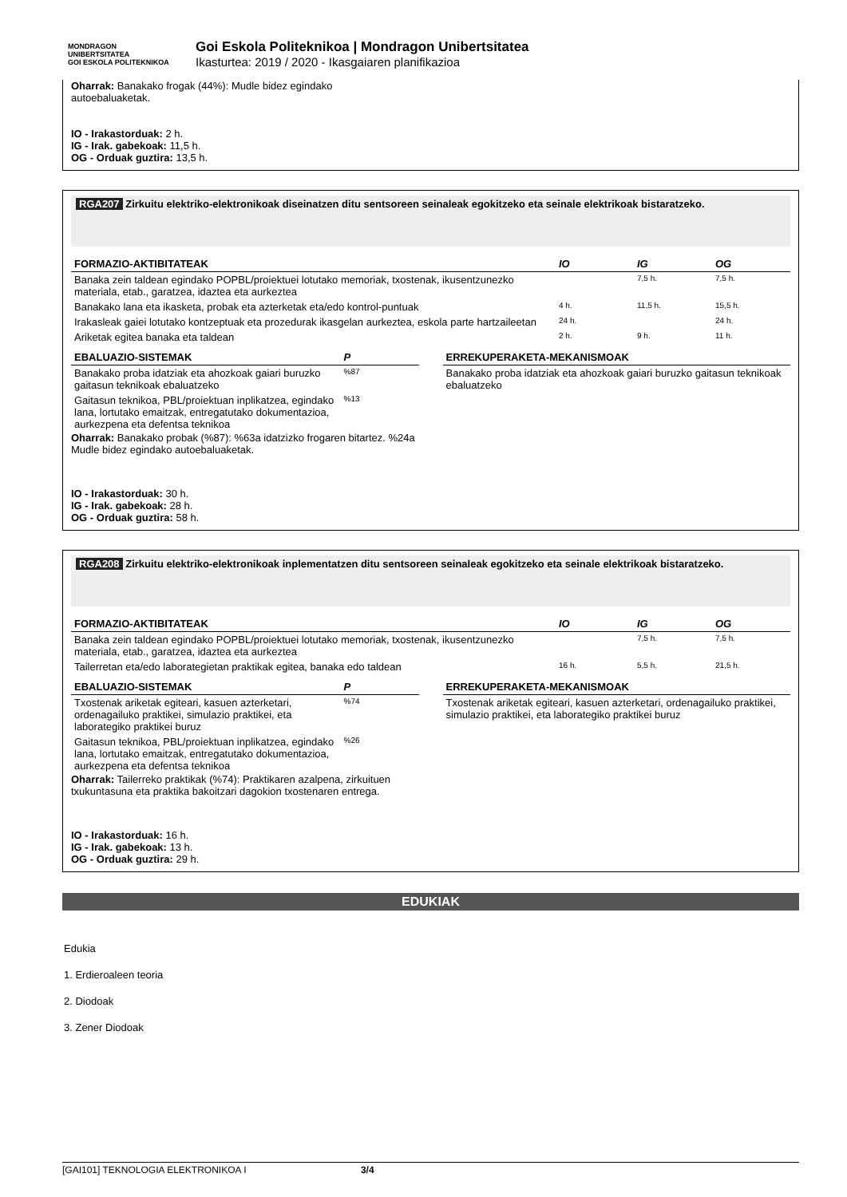MONDRAGON
UNIBERTSITATEA
GOI ESKOLA POLITEKNIKOA
Goi Eskola Politeknikoa | Mondragon Unibertsitatea
Ikasturtea: 2019 / 2020 - Ikasgaiaren planifikazioa
Oharrak: Banakako frogak (44%): Mudle bidez egindako
autoebaluaketak.
IO - Irakastorduak: 2 h.
IG - Irak. gabekoak: 11,5 h.
OG - Orduak guztira: 13,5 h.
RGA207 Zirkuitu elektriko-elektronikoak diseinatzen ditu sentsoreen seinaleak egokitzeko eta seinale elektrikoak bistaratzeko.
| FORMAZIO-AKTIBITATEAK | IO | IG | OG |
| --- | --- | --- | --- |
| Banaka zein taldean egindako POPBL/proiektuei lotutako memoriak, txostenak, ikusentzunezko materiala, etab., garatzea, idaztea eta aurkeztea | | 7,5 h. | 7,5 h. |
| Banakako lana eta ikasketa, probak eta azterketak eta/edo kontrol-puntuak | 4 h. | 11,5 h. | 15,5 h. |
| Irakasleak gaiei lotutako kontzeptuak eta prozedurak ikasgelan aurkeztea, eskola parte hartzaileetan | 24 h. | | 24 h. |
| Ariketak egitea banaka eta taldean | 2 h. | 9 h. | 11 h. |
| EBALUAZIO-SISTEMAK | P |
| --- | --- |
| Banakako proba idatziak eta ahozkoak gaiari buruzko gaitasun teknikoak ebaluatzeko | %87 |
| Gaitasun teknikoa, PBL/proiektuan inplikatzea, egindako lana, lortutako emaitzak, entregatutako dokumentazioa, aurkezpena eta defentsa teknikoa | %13 |
Oharrak: Banakako probak (%87): %63a idatzizko frogaren bitartez. %24a Mudle bidez egindako autoebaluaketak.
| ERREKUPERAKETA-MEKANISMOAK |
| --- |
| Banakako proba idatziak eta ahozkoak gaiari buruzko gaitasun teknikoak ebaluatzeko |
IO - Irakastorduak: 30 h.
IG - Irak. gabekoak: 28 h.
OG - Orduak guztira: 58 h.
RGA208 Zirkuitu elektriko-elektronikoak inplementatzen ditu sentsoreen seinaleak egokitzeko eta seinale elektrikoak bistaratzeko.
| FORMAZIO-AKTIBITATEAK | IO | IG | OG |
| --- | --- | --- | --- |
| Banaka zein taldean egindako POPBL/proiektuei lotutako memoriak, txostenak, ikusentzunezko materiala, etab., garatzea, idaztea eta aurkeztea | | 7,5 h. | 7,5 h. |
| Tailerretan eta/edo laborategietan praktikak egitea, banaka edo taldean | 16 h. | 5,5 h. | 21,5 h. |
| EBALUAZIO-SISTEMAK | P |
| --- | --- |
| Txostenak ariketak egiteari, kasuen azterketari, ordenagailuko praktikei, simulazio praktikei, eta laborategiko praktikei buruz | %74 |
| Gaitasun teknikoa, PBL/proiektuan inplikatzea, egindako lana, lortutako emaitzak, entregatutako dokumentazioa, aurkezpena eta defentsa teknikoa | %26 |
Oharrak: Tailerreko praktikak (%74): Praktikaren azalpena, zirkuituen txukuntasuna eta praktika bakoitzari dagokion txostenaren entrega.
| ERREKUPERAKETA-MEKANISMOAK |
| --- |
| Txostenak ariketak egiteari, kasuen azterketari, ordenagailuko praktikei, simulazio praktikei, eta laborategiko praktikei buruz |
IO - Irakastorduak: 16 h.
IG - Irak. gabekoak: 13 h.
OG - Orduak guztira: 29 h.
EDUKIAK
Edukia
1. Erdieroaleen teoria
2. Diodoak
3. Zener Diodoak
[GAI101] TEKNOLOGIA ELEKTRONIKOA I 3/4